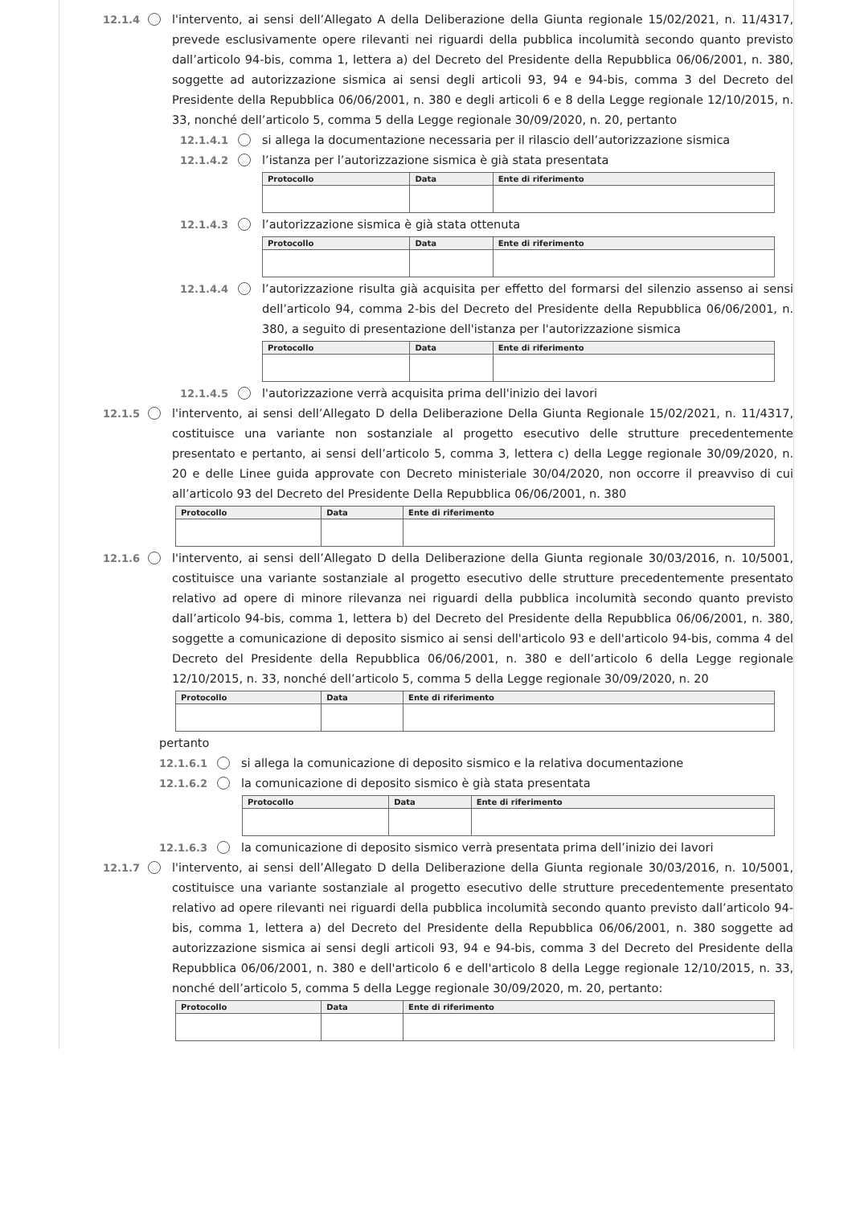12.1.4 l'intervento, ai sensi dell’Allegato A della Deliberazione della Giunta regionale 15/02/2021, n. 11/4317, prevede esclusivamente opere rilevanti nei riguardi della pubblica incolumità secondo quanto previsto dall’articolo 94-bis, comma 1, lettera a) del Decreto del Presidente della Repubblica 06/06/2001, n. 380, soggette ad autorizzazione sismica ai sensi degli articoli 93, 94 e 94-bis, comma 3 del Decreto del Presidente della Repubblica 06/06/2001, n. 380 e degli articoli 6 e 8 della Legge regionale 12/10/2015, n. 33, nonché dell’articolo 5, comma 5 della Legge regionale 30/09/2020, n. 20, pertanto
12.1.4.1 si allega la documentazione necessaria per il rilascio dell’autorizzazione sismica
12.1.4.2 l’istanza per l’autorizzazione sismica è già stata presentata
| Protocollo | Data | Ente di riferimento |
| --- | --- | --- |
12.1.4.3 l’autorizzazione sismica è già stata ottenuta
| Protocollo | Data | Ente di riferimento |
| --- | --- | --- |
12.1.4.4 l’autorizzazione risulta già acquisita per effetto del formarsi del silenzio assenso ai sensi dell’articolo 94, comma 2-bis del Decreto del Presidente della Repubblica 06/06/2001, n. 380, a seguito di presentazione dell'istanza per l'autorizzazione sismica
| Protocollo | Data | Ente di riferimento |
| --- | --- | --- |
12.1.4.5 l'autorizzazione verrà acquisita prima dell'inizio dei lavori
12.1.5 l'intervento, ai sensi dell’Allegato D della Deliberazione Della Giunta Regionale 15/02/2021, n. 11/4317, costituisce una variante non sostanziale al progetto esecutivo delle strutture precedentemente presentato e pertanto, ai sensi dell’articolo 5, comma 3, lettera c) della Legge regionale 30/09/2020, n. 20 e delle Linee guida approvate con Decreto ministeriale 30/04/2020, non occorre il preavviso di cui all’articolo 93 del Decreto del Presidente Della Repubblica 06/06/2001, n. 380
| Protocollo | Data | Ente di riferimento |
| --- | --- | --- |
12.1.6 l'intervento, ai sensi dell’Allegato D della Deliberazione della Giunta regionale 30/03/2016, n. 10/5001, costituisce una variante sostanziale al progetto esecutivo delle strutture precedentemente presentato relativo ad opere di minore rilevanza nei riguardi della pubblica incolumità secondo quanto previsto dall’articolo 94-bis, comma 1, lettera b) del Decreto del Presidente della Repubblica 06/06/2001, n. 380, soggette a comunicazione di deposito sismico ai sensi dell'articolo 93 e dell'articolo 94-bis, comma 4 del Decreto del Presidente della Repubblica 06/06/2001, n. 380 e dell’articolo 6 della Legge regionale 12/10/2015, n. 33, nonché dell’articolo 5, comma 5 della Legge regionale 30/09/2020, n. 20
| Protocollo | Data | Ente di riferimento |
| --- | --- | --- |
pertanto
12.1.6.1 si allega la comunicazione di deposito sismico e la relativa documentazione
12.1.6.2 la comunicazione di deposito sismico è già stata presentata
| Protocollo | Data | Ente di riferimento |
| --- | --- | --- |
12.1.6.3 la comunicazione di deposito sismico verrà presentata prima dell’inizio dei lavori
12.1.7 l'intervento, ai sensi dell’Allegato D della Deliberazione della Giunta regionale 30/03/2016, n. 10/5001, costituisce una variante sostanziale al progetto esecutivo delle strutture precedentemente presentato relativo ad opere rilevanti nei riguardi della pubblica incolumità secondo quanto previsto dall’articolo 94-bis, comma 1, lettera a) del Decreto del Presidente della Repubblica 06/06/2001, n. 380 soggette ad autorizzazione sismica ai sensi degli articoli 93, 94 e 94-bis, comma 3 del Decreto del Presidente della Repubblica 06/06/2001, n. 380 e dell'articolo 6 e dell'articolo 8 della Legge regionale 12/10/2015, n. 33, nonché dell’articolo 5, comma 5 della Legge regionale 30/09/2020, m. 20, pertanto:
| Protocollo | Data | Ente di riferimento |
| --- | --- | --- |